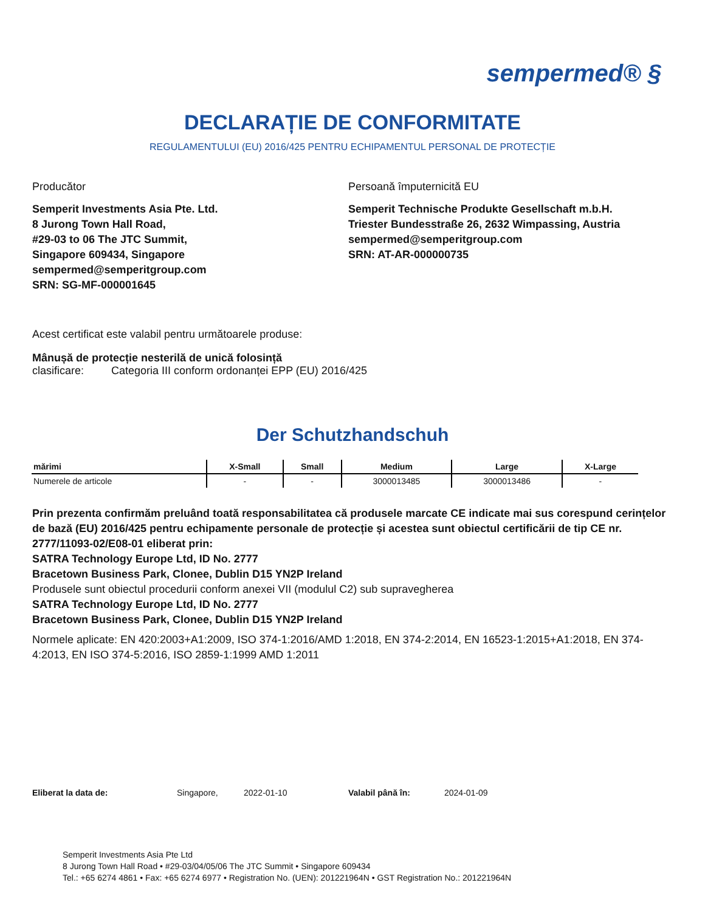sempermed® §
DECLARAȚIE DE CONFORMITATE
REGULAMENTULUI (EU) 2016/425 PENTRU ECHIPAMENTUL PERSONAL DE PROTECȚIE
Producător
Semperit Investments Asia Pte. Ltd.
8 Jurong Town Hall Road,
#29-03 to 06 The JTC Summit,
Singapore 609434, Singapore
sempermed@semperitgroup.com
SRN: SG-MF-000001645
Persoană împuternicită EU
Semperit Technische Produkte Gesellschaft m.b.H.
Triester Bundesstraße 26, 2632 Wimpassing, Austria
sempermed@semperitgroup.com
SRN: AT-AR-000000735
Acest certificat este valabil pentru următoarele produse:
Mânușă de protecție nesterilă de unică folosință
clasificare: Categoria III conform ordonanței EPP (EU) 2016/425
Der Schutzhandschuh
| mărimi | X-Small | Small | Medium | Large | X-Large |
| --- | --- | --- | --- | --- | --- |
| Numerele de articole | - | - | 3000013485 | 3000013486 | - |
Prin prezenta confirmăm preluând toată responsabilitatea că produsele marcate CE indicate mai sus corespund cerințelor de bază (EU) 2016/425 pentru echipamente personale de protecție și acestea sunt obiectul certificării de tip CE nr. 2777/11093-02/E08-01 eliberat prin:
SATRA Technology Europe Ltd, ID No. 2777
Bracetown Business Park, Clonee, Dublin D15 YN2P Ireland
Produsele sunt obiectul procedurii conform anexei VII (modulul C2) sub supravegherea
SATRA Technology Europe Ltd, ID No. 2777
Bracetown Business Park, Clonee, Dublin D15 YN2P Ireland
Normele aplicate: EN 420:2003+A1:2009, ISO 374-1:2016/AMD 1:2018, EN 374-2:2014, EN 16523-1:2015+A1:2018, EN 374-4:2013, EN ISO 374-5:2016, ISO 2859-1:1999 AMD 1:2011
Eliberat la data de: Singapore, 2022-01-10 Valabil până în: 2024-01-09
Semperit Investments Asia Pte Ltd
8 Jurong Town Hall Road • #29-03/04/05/06 The JTC Summit • Singapore 609434
Tel.: +65 6274 4861 • Fax: +65 6274 6977 • Registration No. (UEN): 201221964N • GST Registration No.: 201221964N